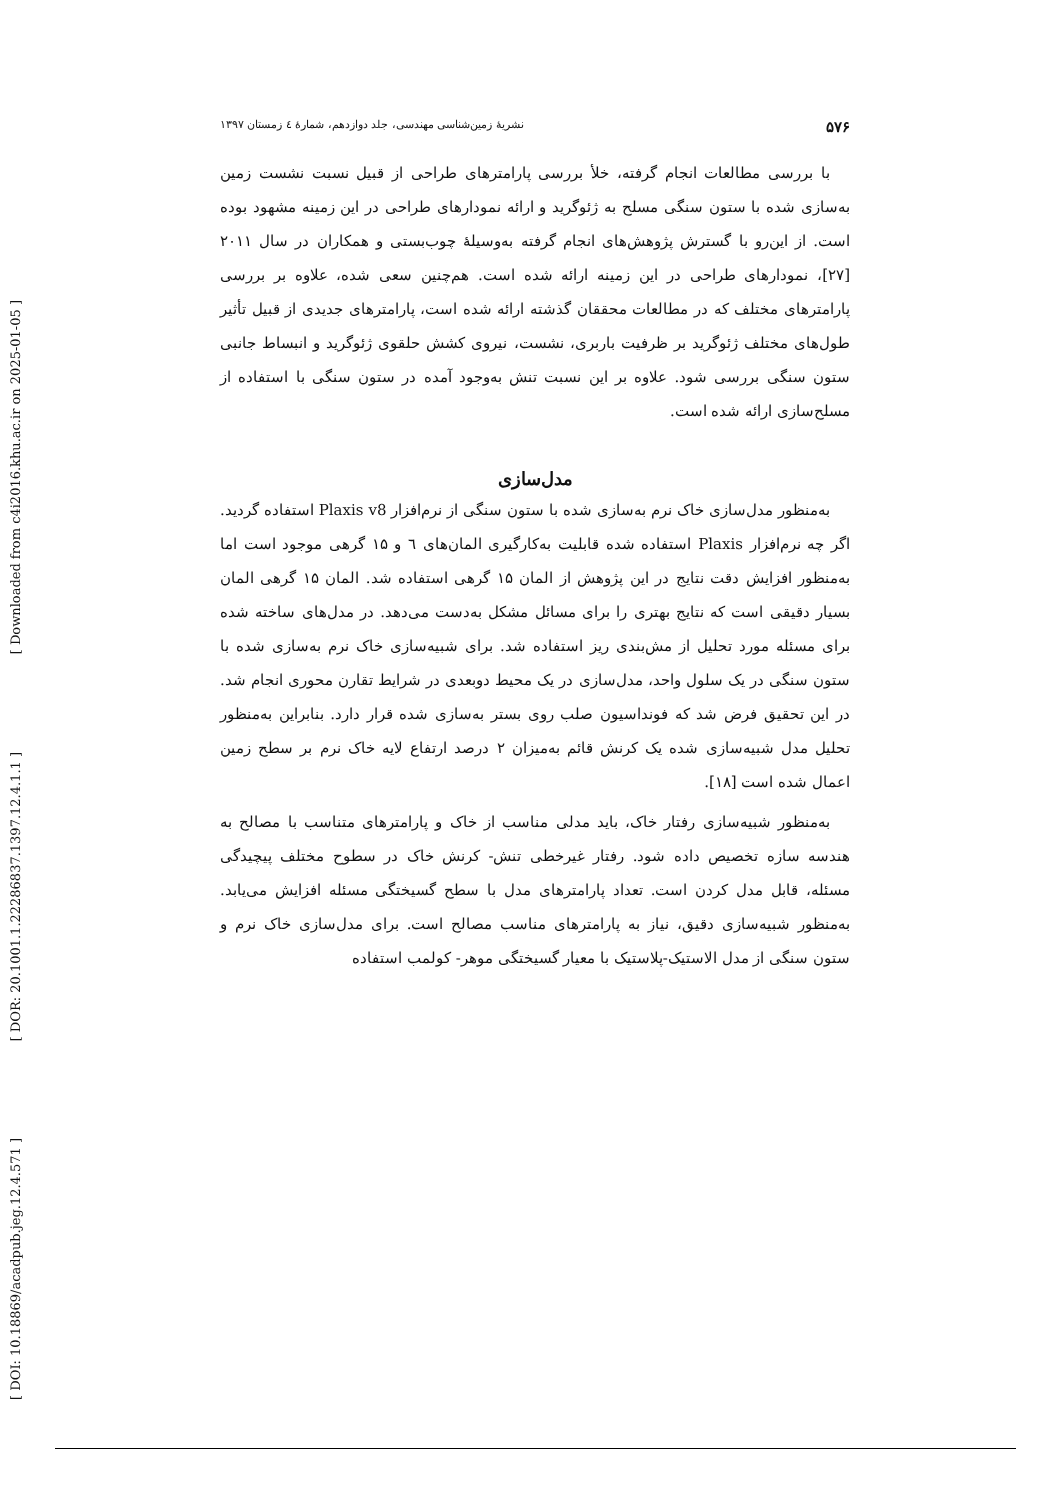[ Downloaded from c4i2016.khu.ac.ir on 2025-01-05 ]
[ DOR: 20.1001.1.22286837.1397.12.4.1.1 ]
[ DOI: 10.18869/acadpub.jeg.12.4.571 ]
۵۷۶ نشریهٔ زمین‌شناسی مهندسی، جلد دوازدهم، شمارهٔ ٤ زمستان ۱۳۹۷
با بررسی مطالعات انجام گرفته، خلأ بررسی پارامترهای طراحی از قبیل نسبت نشست زمین به‌سازی شده با ستون سنگی مسلح به ژئوگرید و ارائه نمودارهای طراحی در این زمینه مشهود بوده است. از این‌رو با گسترش پژوهش‌های انجام گرفته به‌وسیلهٔ چوب‌بستی و همکاران در سال ۲۰۱۱ [۲۷]، نمودارهای طراحی در این زمینه ارائه شده است. هم‌چنین سعی شده، علاوه بر بررسی پارامترهای مختلف که در مطالعات محققان گذشته ارائه شده است، پارامترهای جدیدی از قبیل تأثیر طول‌های مختلف ژئوگرید بر ظرفیت باربری، نشست، نیروی کشش حلقوی ژئوگرید و انبساط جانبی ستون سنگی بررسی شود. علاوه بر این نسبت تنش به‌وجود آمده در ستون سنگی با استفاده از مسلح‌سازی ارائه شده است.
مدل‌سازی
به‌منظور مدل‌سازی خاک نرم به‌سازی شده با ستون سنگی از نرم‌افزار Plaxis v8 استفاده گردید. اگر چه نرم‌افزار Plaxis استفاده شده قابلیت به‌کارگیری المان‌های ٦ و ۱۵ گرهی موجود است اما به‌منظور افزایش دقت نتایج در این پژوهش از المان ۱۵ گرهی استفاده شد. المان ۱۵ گرهی المان بسیار دقیقی است که نتایج بهتری را برای مسائل مشکل به‌دست می‌دهد. در مدل‌های ساخته شده برای مسئله مورد تحلیل از مش‌بندی ریز استفاده شد. برای شبیه‌سازی خاک نرم به‌سازی شده با ستون سنگی در یک سلول واحد، مدل‌سازی در یک محیط دوبعدی در شرایط تقارن محوری انجام شد. در این تحقیق فرض شد که فونداسیون صلب روی بستر به‌سازی شده قرار دارد. بنابراین به‌منظور تحلیل مدل شبیه‌سازی شده یک کرنش قائم به‌میزان ۲ درصد ارتفاع لایه خاک نرم بر سطح زمین اعمال شده است [۱۸].
به‌منظور شبیه‌سازی رفتار خاک، باید مدلی مناسب از خاک و پارامترهای متناسب با مصالح به هندسه سازه تخصیص داده شود. رفتار غیرخطی تنش- کرنش خاک در سطوح مختلف پیچیدگی مسئله، قابل مدل کردن است. تعداد پارامترهای مدل با سطح گسیختگی مسئله افزایش می‌یابد. به‌منظور شبیه‌سازی دقیق، نیاز به پارامترهای مناسب مصالح است. برای مدل‌سازی خاک نرم و ستون سنگی از مدل الاستیک-پلاستیک با معیار گسیختگی موهر- کولمب استفاده